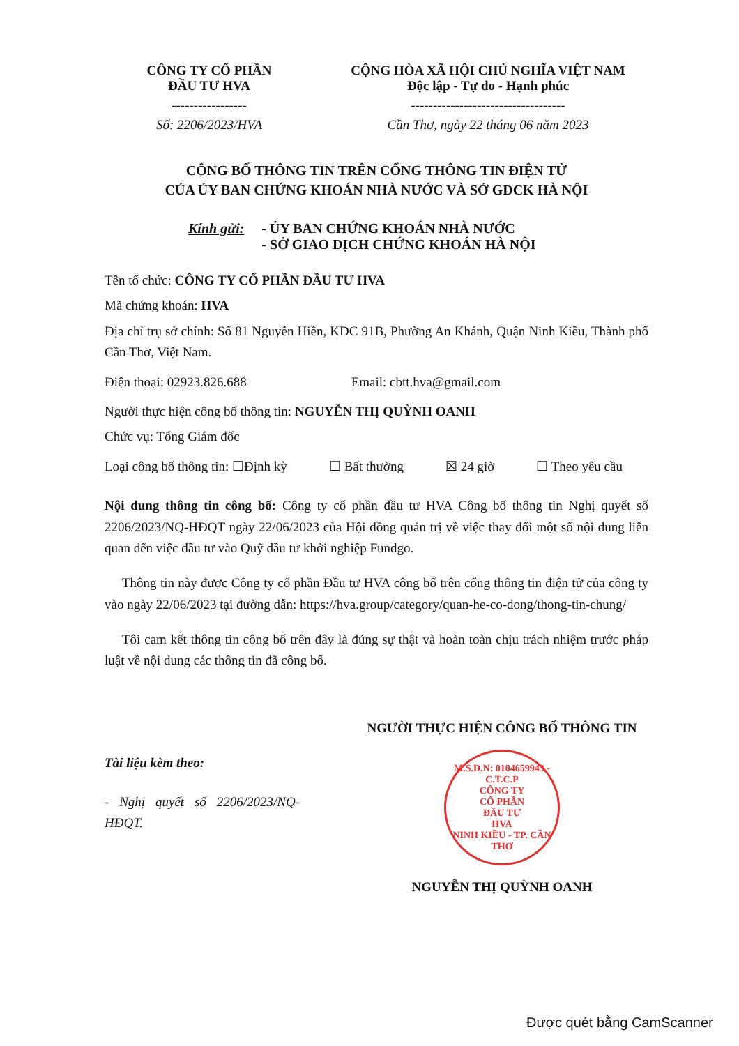CÔNG TY CỔ PHẦN
ĐẦU TƯ HVA
-----------------
Số: 2206/2023/HVA
CỘNG HÒA XÃ HỘI CHỦ NGHĨA VIỆT NAM
Độc lập - Tự do - Hạnh phúc
-----------------------------------
Cần Thơ, ngày 22 tháng 06 năm 2023
CÔNG BỐ THÔNG TIN TRÊN CỔNG THÔNG TIN ĐIỆN TỬ
CỦA ỦY BAN CHỨNG KHOÁN NHÀ NƯỚC VÀ SỞ GDCK HÀ NỘI
Kính gửi: - ỦY BAN CHỨNG KHOÁN NHÀ NƯỚC
- SỞ GIAO DỊCH CHỨNG KHOÁN HÀ NỘI
Tên tổ chức: CÔNG TY CỔ PHẦN ĐẦU TƯ HVA
Mã chứng khoán: HVA
Địa chỉ trụ sở chính: Số 81 Nguyễn Hiền, KDC 91B, Phường An Khánh, Quận Ninh Kiều, Thành phố Cần Thơ, Việt Nam.
Điện thoại: 02923.826.688 Email: cbtt.hva@gmail.com
Người thực hiện công bố thông tin: NGUYỄN THỊ QUỲNH OANH
Chức vụ: Tổng Giám đốc
Loại công bố thông tin: ☐Định kỳ
☐ Bất thường ☒ 24 giờ ☐ Theo yêu cầu
Nội dung thông tin công bố: Công ty cổ phần đầu tư HVA Công bố thông tin Nghị quyết số 2206/2023/NQ-HĐQT ngày 22/06/2023 của Hội đồng quản trị về việc thay đổi một số nội dung liên quan đến việc đầu tư vào Quỹ đầu tư khởi nghiệp Fundgo.
Thông tin này được Công ty cổ phần Đầu tư HVA công bố trên cổng thông tin điện tử của công ty vào ngày 22/06/2023 tại đường dẫn: https://hva.group/category/quan-he-co-dong/thong-tin-chung/
Tôi cam kết thông tin công bố trên đây là đúng sự thật và hoàn toàn chịu trách nhiệm trước pháp luật về nội dung các thông tin đã công bố.
Tài liệu kèm theo:
- Nghị quyết số 2206/2023/NQ-HĐQT.
NGƯỜI THỰC HIỆN CÔNG BỐ THÔNG TIN
M.S.D.N: 0104659943 - C.T.C.P
CÔNG TY
CỔ PHẦN
ĐẦU TƯ
HVA
NINH KIỀU - TP. CẦN THƠ
NGUYỄN THỊ QUỲNH OANH
Được quét bằng CamScanner